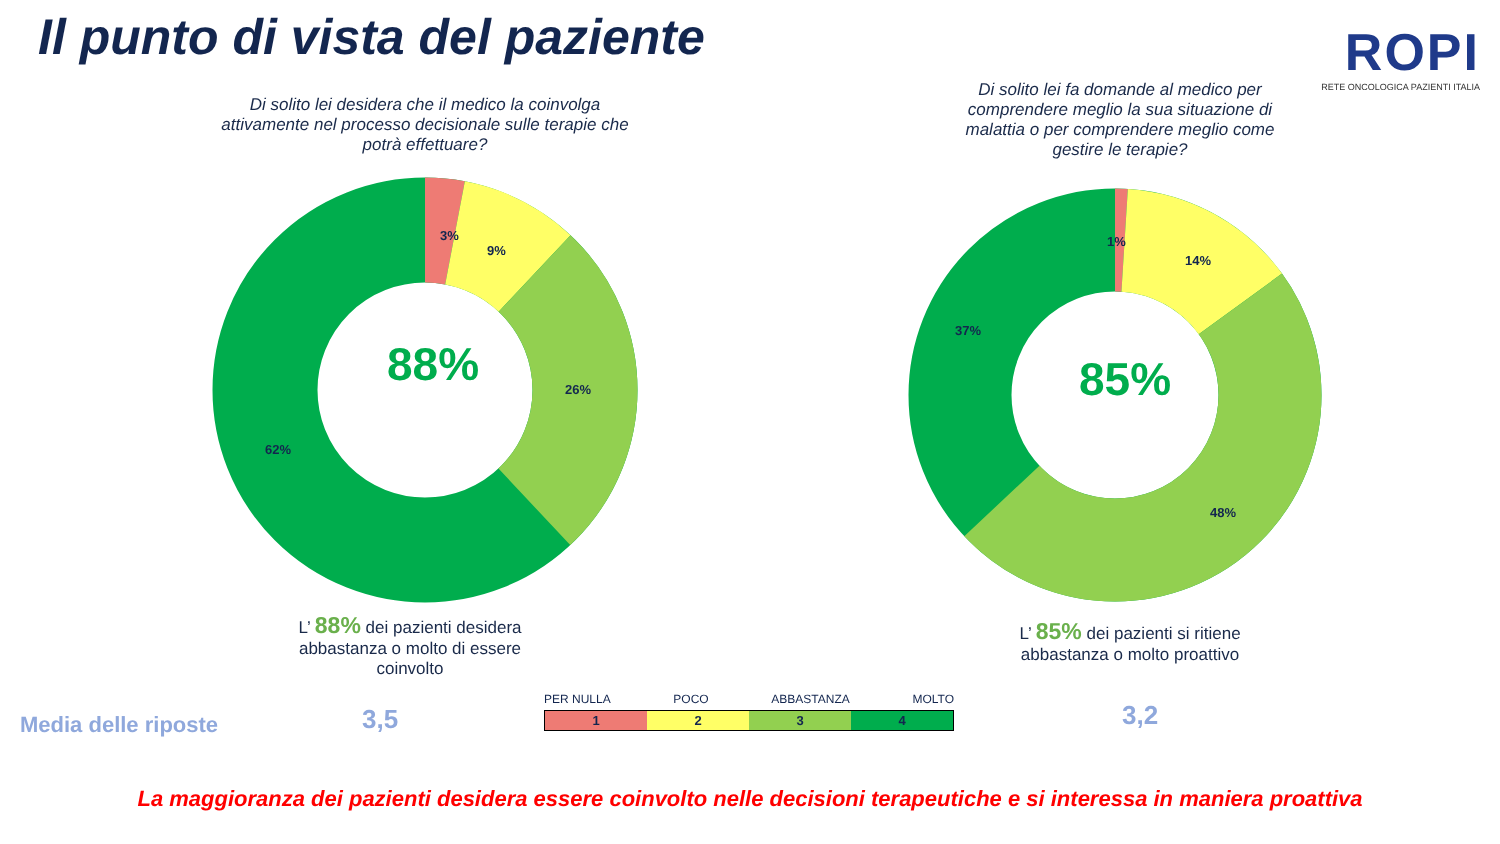Il punto di vista del paziente
ROPI
RETE ONCOLOGICA PAZIENTI ITALIA
Di solito lei desidera che il medico la coinvolga attivamente nel processo decisionale sulle terapie che potrà effettuare?
Di solito lei fa domande al medico per comprendere meglio la sua situazione di malattia o per comprendere meglio come gestire le terapie?
88%
3%
9%
26%
62%
85%
1%
14%
37%
48%
L’ 88% dei pazienti desidera abbastanza o molto di essere coinvolto
L’ 85% dei pazienti si ritiene abbastanza o molto proattivo
Media delle riposte 3,5 3,2
PER NULLA POCO ABBASTANZA MOLTO
1234
La maggioranza dei pazienti desidera essere coinvolto nelle decisioni terapeutiche e si interessa in maniera proattiva